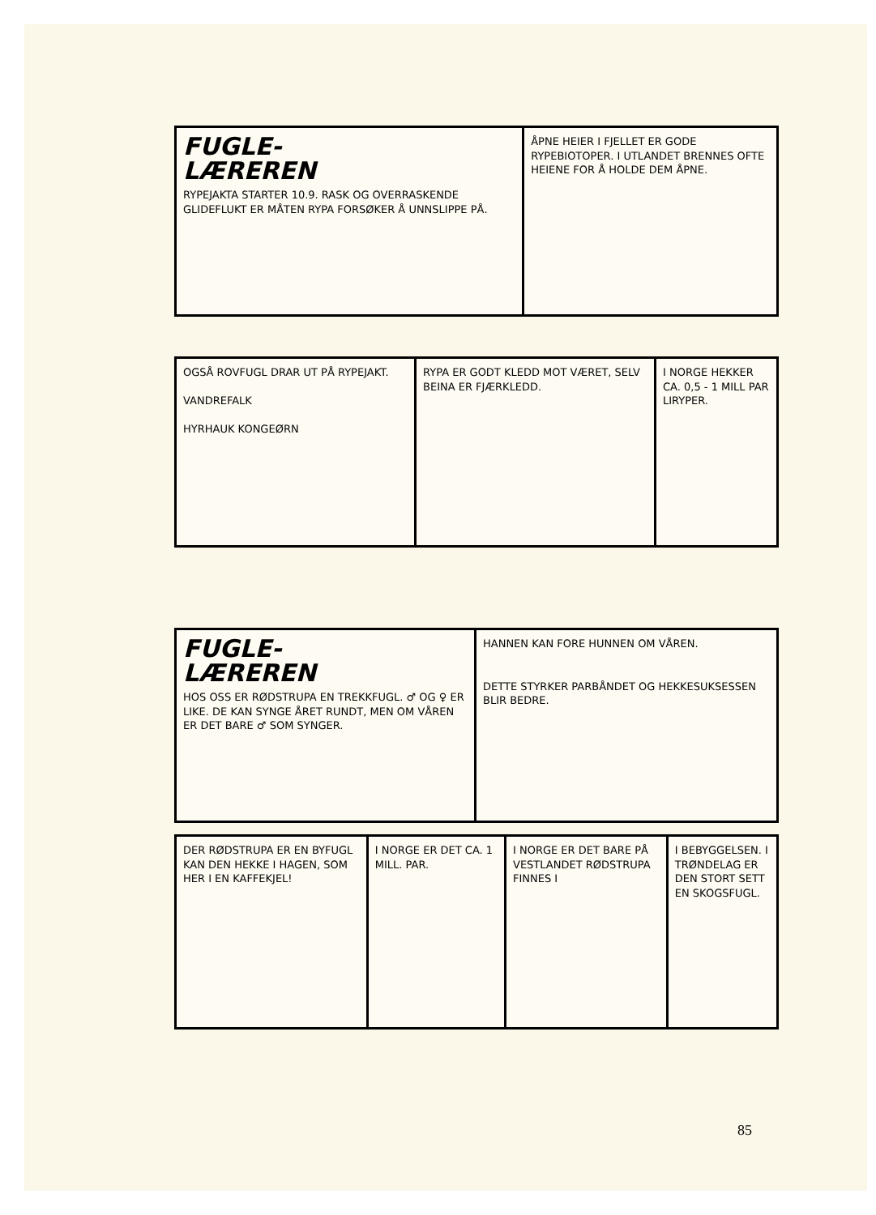FUGLE-
LÆREREN
RYPEJAKTA STARTER 10.9. RASK OG OVERRASKENDE GLIDEFLUKT ER MÅTEN RYPA FORSØKER Å UNNSLIPPE PÅ.
ÅPNE HEIER I FJELLET ER GODE RYPEBIOTOPER. I UTLANDET BRENNES OFTE HEIENE FOR Å HOLDE DEM ÅPNE.
OGSÅ ROVFUGL DRAR UT PÅ RYPEJAKT.
VANDREFALK
HYRHAUK KONGEØRN
RYPA ER GODT KLEDD MOT VÆRET, SELV BEINA ER FJÆRKLEDD.
I NORGE HEKKER CA. 0,5 - 1 MILL PAR LIRYPER.
FUGLE-
LÆREREN
HOS OSS ER RØDSTRUPA EN TREKKFUGL. ♂ OG ♀ ER LIKE. DE KAN SYNGE ÅRET RUNDT, MEN OM VÅREN ER DET BARE ♂ SOM SYNGER.
HANNEN KAN FORE HUNNEN OM VÅREN.
DETTE STYRKER PARBÅNDET OG HEKKESUKSESSEN BLIR BEDRE.
DER RØDSTRUPA ER EN BYFUGL KAN DEN HEKKE I HAGEN, SOM HER I EN KAFFEKJEL!
I NORGE ER DET CA. 1 MILL. PAR.
I NORGE ER DET BARE PÅ VESTLANDET RØDSTRUPA FINNES I
I BEBYGGELSEN. I TRØNDELAG ER DEN STORT SETT EN SKOGSFUGL.
85